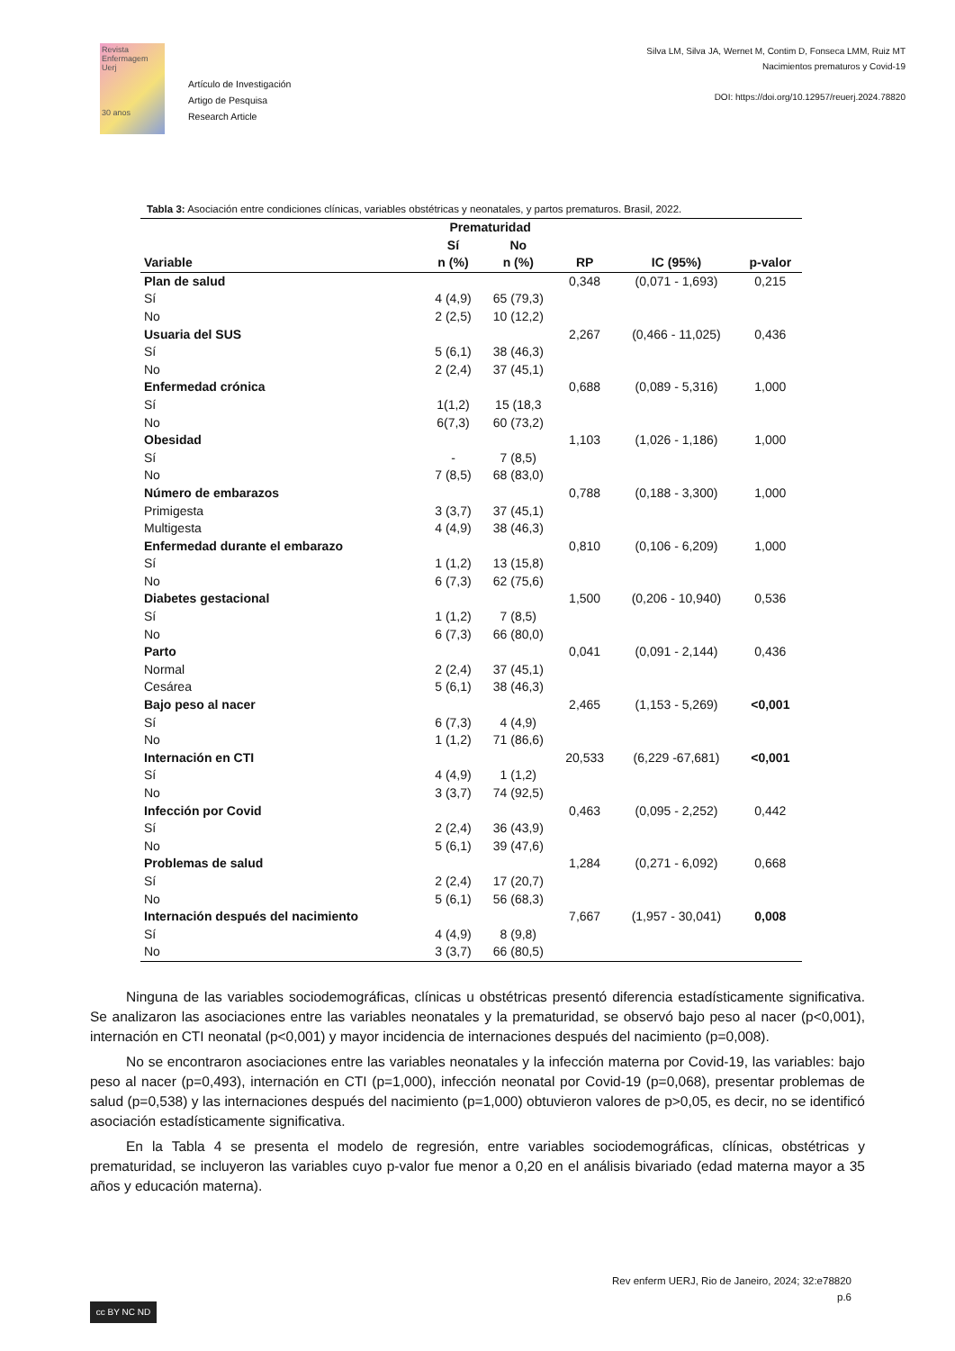Revista Enfermagem Uerj
30 anos
Artículo de Investigación
Artigo de Pesquisa
Research Article
Silva LM, Silva JA, Wernet M, Contim D, Fonseca LMM, Ruiz MT
Nacimientos prematuros y Covid-19
DOI: https://doi.org/10.12957/reuerj.2024.78820
Tabla 3: Asociación entre condiciones clínicas, variables obstétricas y neonatales, y partos prematuros. Brasil, 2022.
| | Prematuridad | | | | |
| --- | --- | --- | --- | --- | --- |
| | Sí | No | | | |
| Variable | n (%) | n (%) | RP | IC (95%) | p-valor |
| Plan de salud | | | 0,348 | (0,071 - 1,693) | 0,215 |
| Sí | 4 (4,9) | 65 (79,3) | | | |
| No | 2 (2,5) | 10 (12,2) | | | |
| Usuaria del SUS | | | 2,267 | (0,466 - 11,025) | 0,436 |
| Sí | 5 (6,1) | 38 (46,3) | | | |
| No | 2 (2,4) | 37 (45,1) | | | |
| Enfermedad crónica | | | 0,688 | (0,089 - 5,316) | 1,000 |
| Sí | 1(1,2) | 15 (18,3 | | | |
| No | 6(7,3) | 60 (73,2) | | | |
| Obesidad | | | 1,103 | (1,026 - 1,186) | 1,000 |
| Sí | - | 7 (8,5) | | | |
| No | 7 (8,5) | 68 (83,0) | | | |
| Número de embarazos | | | 0,788 | (0,188 - 3,300) | 1,000 |
| Primigesta | 3 (3,7) | 37 (45,1) | | | |
| Multigesta | 4 (4,9) | 38 (46,3) | | | |
| Enfermedad durante el embarazo | | | 0,810 | (0,106 - 6,209) | 1,000 |
| Sí | 1 (1,2) | 13 (15,8) | | | |
| No | 6 (7,3) | 62 (75,6) | | | |
| Diabetes gestacional | | | 1,500 | (0,206 - 10,940) | 0,536 |
| Sí | 1 (1,2) | 7 (8,5) | | | |
| No | 6 (7,3) | 66 (80,0) | | | |
| Parto | | | 0,041 | (0,091 - 2,144) | 0,436 |
| Normal | 2 (2,4) | 37 (45,1) | | | |
| Cesárea | 5 (6,1) | 38 (46,3) | | | |
| Bajo peso al nacer | | | 2,465 | (1,153 - 5,269) | <0,001 |
| Sí | 6 (7,3) | 4 (4,9) | | | |
| No | 1 (1,2) | 71 (86,6) | | | |
| Internación en CTI | | | 20,533 | (6,229 -67,681) | <0,001 |
| Sí | 4 (4,9) | 1 (1,2) | | | |
| No | 3 (3,7) | 74 (92,5) | | | |
| Infección por Covid | | | 0,463 | (0,095 - 2,252) | 0,442 |
| Sí | 2 (2,4) | 36 (43,9) | | | |
| No | 5 (6,1) | 39 (47,6) | | | |
| Problemas de salud | | | 1,284 | (0,271 - 6,092) | 0,668 |
| Sí | 2 (2,4) | 17 (20,7) | | | |
| No | 5 (6,1) | 56 (68,3) | | | |
| Internación después del nacimiento | | | 7,667 | (1,957 - 30,041) | 0,008 |
| Sí | 4 (4,9) | 8 (9,8) | | | |
| No | 3 (3,7) | 66 (80,5) | | | |
Ninguna de las variables sociodemográficas, clínicas u obstétricas presentó diferencia estadísticamente significativa. Se analizaron las asociaciones entre las variables neonatales y la prematuridad, se observó bajo peso al nacer (p<0,001), internación en CTI neonatal (p<0,001) y mayor incidencia de internaciones después del nacimiento (p=0,008).
No se encontraron asociaciones entre las variables neonatales y la infección materna por Covid-19, las variables: bajo peso al nacer (p=0,493), internación en CTI (p=1,000), infección neonatal por Covid-19 (p=0,068), presentar problemas de salud (p=0,538) y las internaciones después del nacimiento (p=1,000) obtuvieron valores de p>0,05, es decir, no se identificó asociación estadísticamente significativa.
En la Tabla 4 se presenta el modelo de regresión, entre variables sociodemográficas, clínicas, obstétricas y prematuridad, se incluyeron las variables cuyo p-valor fue menor a 0,20 en el análisis bivariado (edad materna mayor a 35 años y educación materna).
Rev enferm UERJ, Rio de Janeiro, 2024; 32:e78820
p.6
cc BY NC ND